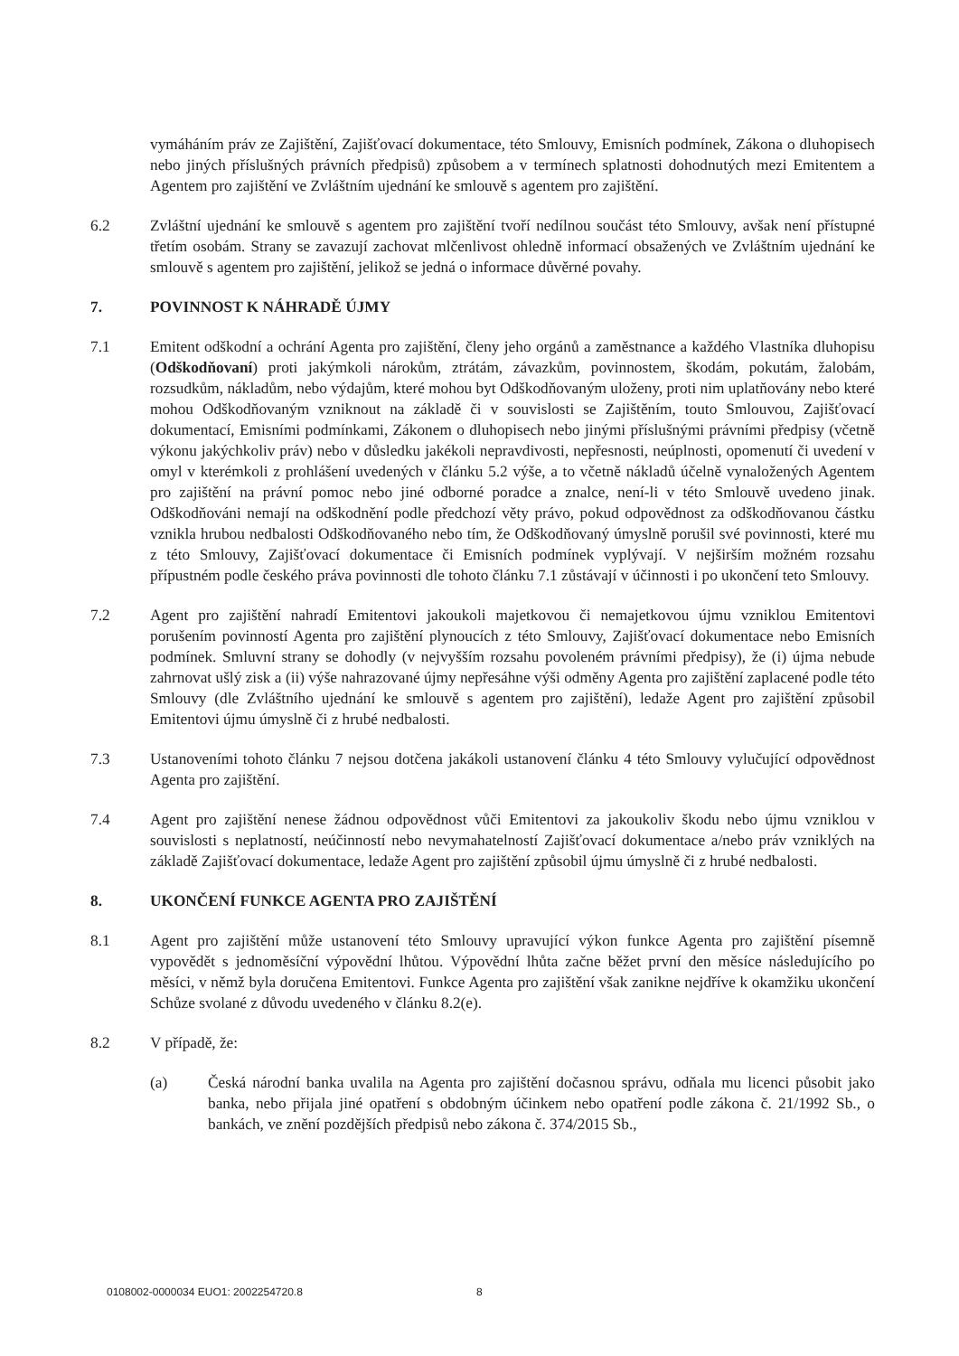vymáháním práv ze Zajištění, Zajišťovací dokumentace, této Smlouvy, Emisních podmínek, Zákona o dluhopisech nebo jiných příslušných právních předpisů) způsobem a v termínech splatnosti dohodnutých mezi Emitentem a Agentem pro zajištění ve Zvláštním ujednání ke smlouvě s agentem pro zajištění.
6.2 Zvláštní ujednání ke smlouvě s agentem pro zajištění tvoří nedílnou součást této Smlouvy, avšak není přístupné třetím osobám. Strany se zavazují zachovat mlčenlivost ohledně informací obsažených ve Zvláštním ujednání ke smlouvě s agentem pro zajištění, jelikož se jedná o informace důvěrné povahy.
7. POVINNOST K NÁHRADĚ ÚJMY
7.1 Emitent odškodní a ochrání Agenta pro zajištění, členy jeho orgánů a zaměstnance a každého Vlastníka dluhopisu (Odškodňovaní) proti jakýmkoli nárokům, ztrátám, závazkům, povinnostem, škodám, pokutám, žalobám, rozsudkům, nákladům, nebo výdajům, které mohou byt Odškodňovaným uloženy, proti nim uplatňovány nebo které mohou Odškodňovaným vzniknout na základě či v souvislosti se Zajištěním, touto Smlouvou, Zajišťovací dokumentací, Emisními podmínkami, Zákonem o dluhopisech nebo jinými příslušnými právními předpisy (včetně výkonu jakýchkoliv práv) nebo v důsledku jakékoli nepravdivosti, nepřesnosti, neúplnosti, opomenutí či uvedení v omyl v kterémkoli z prohlášení uvedených v článku 5.2 výše, a to včetně nákladů účelně vynaložených Agentem pro zajištění na právní pomoc nebo jiné odborné poradce a znalce, není-li v této Smlouvě uvedeno jinak. Odškodňováni nemají na odškodnění podle předchozí věty právo, pokud odpovědnost za odškodňovanou částku vznikla hrubou nedbalosti Odškodňovaného nebo tím, že Odškodňovaný úmyslně porušil své povinnosti, které mu z této Smlouvy, Zajišťovací dokumentace či Emisních podmínek vyplývají. V nejširším možném rozsahu přípustném podle českého práva povinnosti dle tohoto článku 7.1 zůstávají v účinnosti i po ukončení teto Smlouvy.
7.2 Agent pro zajištění nahradí Emitentovi jakoukoli majetkovou či nemajetkovou újmu vzniklou Emitentovi porušením povinností Agenta pro zajištění plynoucích z této Smlouvy, Zajišťovací dokumentace nebo Emisních podmínek. Smluvní strany se dohodly (v nejvyšším rozsahu povoleném právními předpisy), že (i) újma nebude zahrnovat ušlý zisk a (ii) výše nahrazované újmy nepřesáhne výši odměny Agenta pro zajištění zaplacené podle této Smlouvy (dle Zvláštního ujednání ke smlouvě s agentem pro zajištění), ledaže Agent pro zajištění způsobil Emitentovi újmu úmyslně či z hrubé nedbalosti.
7.3 Ustanoveními tohoto článku 7 nejsou dotčena jakákoli ustanovení článku 4 této Smlouvy vylučující odpovědnost Agenta pro zajištění.
7.4 Agent pro zajištění nenese žádnou odpovědnost vůči Emitentovi za jakoukoliv škodu nebo újmu vzniklou v souvislosti s neplatností, neúčinností nebo nevymahatelností Zajišťovací dokumentace a/nebo práv vzniklých na základě Zajišťovací dokumentace, ledaže Agent pro zajištění způsobil újmu úmyslně či z hrubé nedbalosti.
8. UKONČENÍ FUNKCE AGENTA PRO ZAJIŠTĚNÍ
8.1 Agent pro zajištění může ustanovení této Smlouvy upravující výkon funkce Agenta pro zajištění písemně vypovědět s jednoměsíční výpovědní lhůtou. Výpovědní lhůta začne běžet první den měsíce následujícího po měsíci, v němž byla doručena Emitentovi. Funkce Agenta pro zajištění však zanikne nejdříve k okamžiku ukončení Schůze svolané z důvodu uvedeného v článku 8.2(e).
8.2 V případě, že:
(a) Česká národní banka uvalila na Agenta pro zajištění dočasnou správu, odňala mu licenci působit jako banka, nebo přijala jiné opatření s obdobným účinkem nebo opatření podle zákona č. 21/1992 Sb., o bankách, ve znění pozdějších předpisů nebo zákona č. 374/2015 Sb.,
0108002-0000034 EUO1: 2002254720.8
8